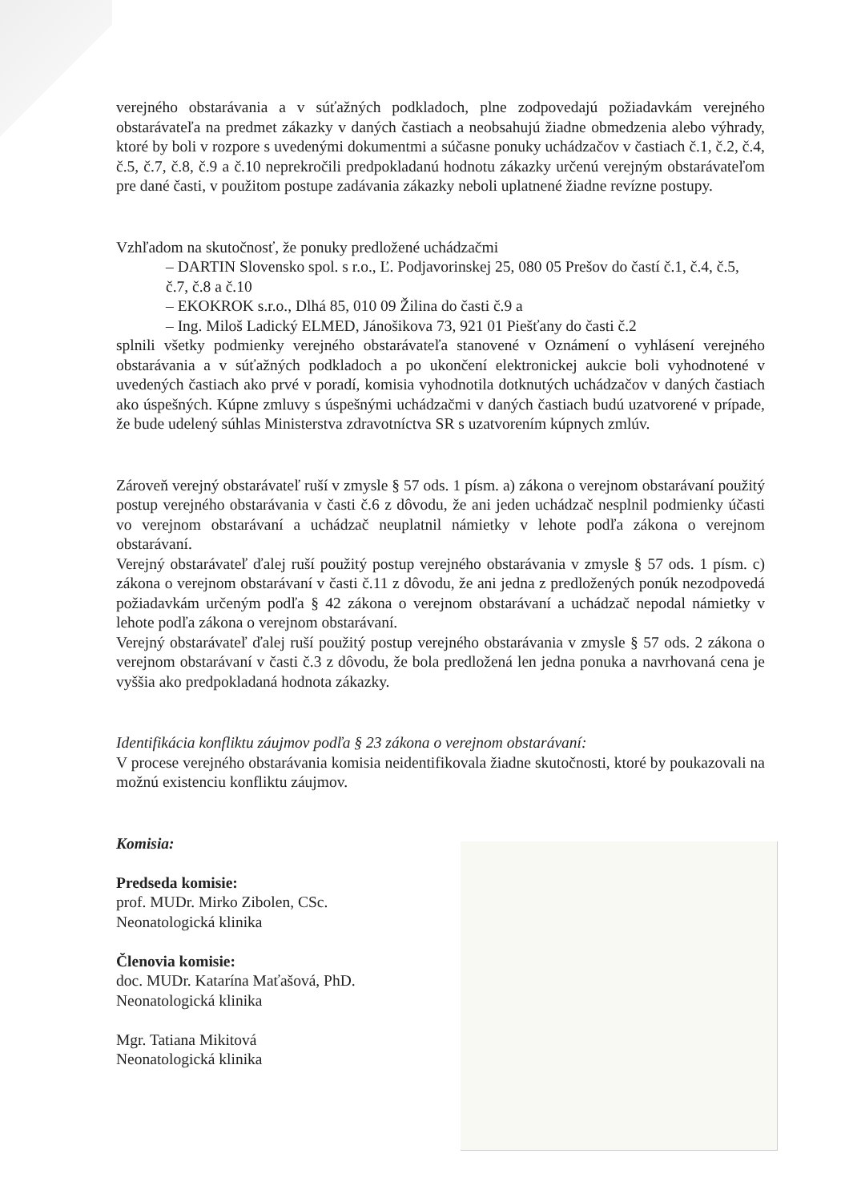verejného obstarávania a v súťažných podkladoch, plne zodpovedajú požiadavkám verejného obstarávateľa na predmet zákazky v daných častiach a neobsahujú žiadne obmedzenia alebo výhrady, ktoré by boli v rozpore s uvedenými dokumentmi a súčasne ponuky uchádzačov v častiach č.1, č.2, č.4, č.5, č.7, č.8, č.9 a č.10 neprekročili predpokladanú hodnotu zákazky určenú verejným obstarávateľom pre dané časti, v použitom postupe zadávania zákazky neboli uplatnené žiadne revízne postupy.
Vzhľadom na skutočnosť, že ponuky predložené uchádzačmi
– DARTIN Slovensko spol. s r.o., Ľ. Podjavorinskej 25, 080 05 Prešov do častí č.1, č.4, č.5, č.7, č.8 a č.10
– EKOKROK s.r.o., Dlhá 85, 010 09 Žilina do časti č.9 a
– Ing. Miloš Ladický ELMED, Jánošikova 73, 921 01 Piešťany do časti č.2
splnili všetky podmienky verejného obstarávateľa stanovené v Oznámení o vyhlásení verejného obstarávania a v súťažných podkladoch a po ukončení elektronickej aukcie boli vyhodnotené v uvedených častiach ako prvé v poradí, komisia vyhodnotila dotknutých uchádzačov v daných častiach ako úspešných. Kúpne zmluvy s úspešnými uchádzačmi v daných častiach budú uzatvorené v prípade, že bude udelený súhlas Ministerstva zdravotníctva SR s uzatvorením kúpnych zmlúv.
Zároveň verejný obstarávateľ ruší v zmysle § 57 ods. 1 písm. a) zákona o verejnom obstarávaní použitý postup verejného obstarávania v časti č.6 z dôvodu, že ani jeden uchádzač nesplnil podmienky účasti vo verejnom obstarávaní a uchádzač neuplatnil námietky v lehote podľa zákona o verejnom obstarávaní.
Verejný obstarávateľ ďalej ruší použitý postup verejného obstarávania v zmysle § 57 ods. 1 písm. c) zákona o verejnom obstarávaní v časti č.11 z dôvodu, že ani jedna z predložených ponúk nezodpovedá požiadavkám určeným podľa § 42 zákona o verejnom obstarávaní a uchádzač nepodal námietky v lehote podľa zákona o verejnom obstarávaní.
Verejný obstarávateľ ďalej ruší použitý postup verejného obstarávania v zmysle § 57 ods. 2 zákona o verejnom obstarávaní v časti č.3 z dôvodu, že bola predložená len jedna ponuka a navrhovaná cena je vyššia ako predpokladaná hodnota zákazky.
Identifikácia konfliktu záujmov podľa § 23 zákona o verejnom obstarávaní:
V procese verejného obstarávania komisia neidentifikovala žiadne skutočnosti, ktoré by poukazovali na možnú existenciu konfliktu záujmov.
Komisia:
Predseda komisie:
prof. MUDr. Mirko Zibolen, CSc.
Neonatologická klinika
Členovia komisie:
doc. MUDr. Katarína Maťašová, PhD.
Neonatologická klinika
Mgr. Tatiana Mikitová
Neonatologická klinika